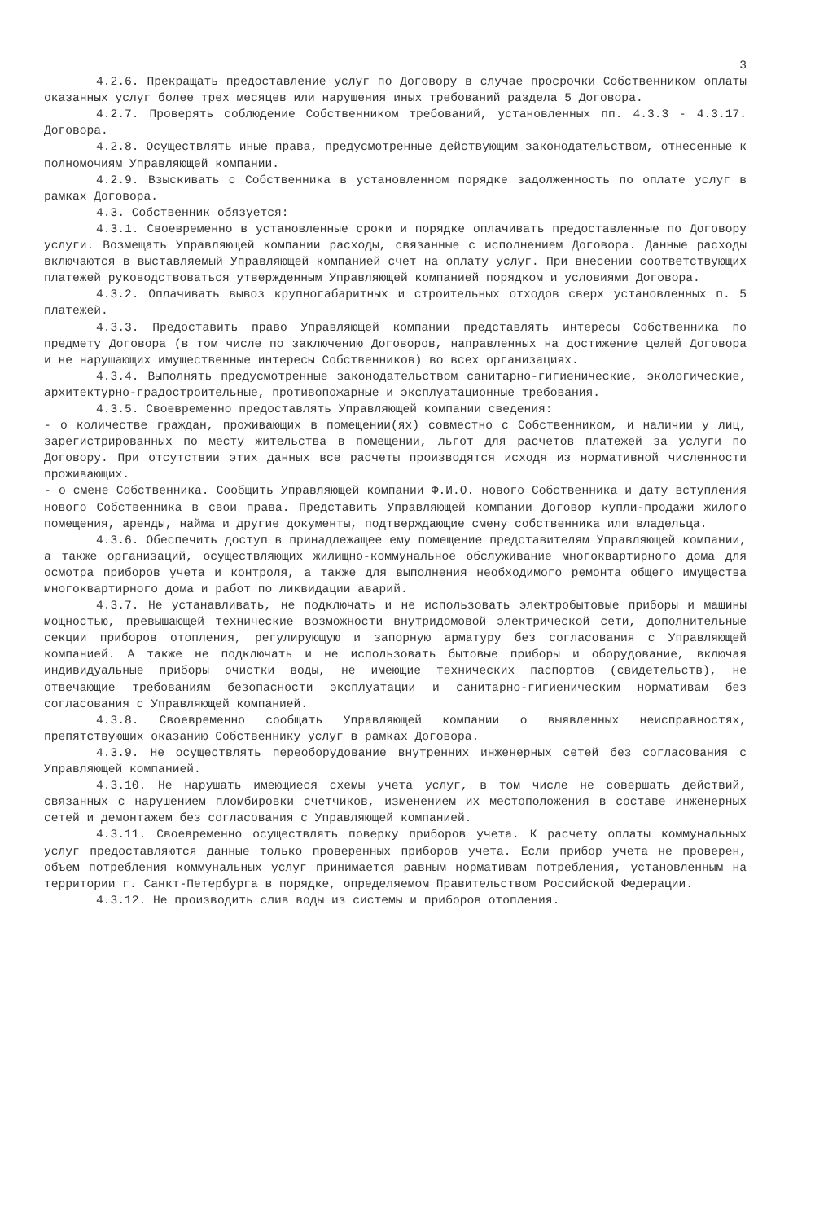3
4.2.6. Прекращать предоставление услуг по Договору в случае просрочки Собственником оплаты оказанных услуг более трех месяцев или нарушения иных требований раздела 5 Договора.
4.2.7. Проверять соблюдение Собственником требований, установленных пп. 4.3.3 - 4.3.17. Договора.
4.2.8. Осуществлять иные права, предусмотренные действующим законодательством, отнесенные к полномочиям Управляющей компании.
4.2.9. Взыскивать с Собственника в установленном порядке задолженность по оплате услуг в рамках Договора.
4.3. Собственник обязуется:
4.3.1. Своевременно в установленные сроки и порядке оплачивать предоставленные по Договору услуги. Возмещать Управляющей компании расходы, связанные с исполнением Договора. Данные расходы включаются в выставляемый Управляющей компанией счет на оплату услуг. При внесении соответствующих платежей руководствоваться утвержденным Управляющей компанией порядком и условиями Договора.
4.3.2. Оплачивать вывоз крупногабаритных и строительных отходов сверх установленных п. 5 платежей.
4.3.3. Предоставить право Управляющей компании представлять интересы Собственника по предмету Договора (в том числе по заключению Договоров, направленных на достижение целей Договора и не нарушающих имущественные интересы Собственников) во всех организациях.
4.3.4. Выполнять предусмотренные законодательством санитарно-гигиенические, экологические, архитектурно-градостроительные, противопожарные и эксплуатационные требования.
4.3.5. Своевременно предоставлять Управляющей компании сведения:
- о количестве граждан, проживающих в помещении(ях) совместно с Собственником, и наличии у лиц, зарегистрированных по месту жительства в помещении, льгот для расчетов платежей за услуги по Договору. При отсутствии этих данных все расчеты производятся исходя из нормативной численности проживающих.
- о смене Собственника. Сообщить Управляющей компании Ф.И.О. нового Собственника и дату вступления нового Собственника в свои права. Представить Управляющей компании Договор купли-продажи жилого помещения, аренды, найма и другие документы, подтверждающие смену собственника или владельца.
4.3.6. Обеспечить доступ в принадлежащее ему помещение представителям Управляющей компании, а также организаций, осуществляющих жилищно-коммунальное обслуживание многоквартирного дома для осмотра приборов учета и контроля, а также для выполнения необходимого ремонта общего имущества многоквартирного дома и работ по ликвидации аварий.
4.3.7. Не устанавливать, не подключать и не использовать электробытовые приборы и машины мощностью, превышающей технические возможности внутридомовой электрической сети, дополнительные секции приборов отопления, регулирующую и запорную арматуру без согласования с Управляющей компанией. А также не подключать и не использовать бытовые приборы и оборудование, включая индивидуальные приборы очистки воды, не имеющие технических паспортов (свидетельств), не отвечающие требованиям безопасности эксплуатации и санитарно-гигиеническим нормативам без согласования с Управляющей компанией.
4.3.8. Своевременно сообщать Управляющей компании о выявленных неисправностях, препятствующих оказанию Собственнику услуг в рамках Договора.
4.3.9. Не осуществлять переоборудование внутренних инженерных сетей без согласования с Управляющей компанией.
4.3.10. Не нарушать имеющиеся схемы учета услуг, в том числе не совершать действий, связанных с нарушением пломбировки счетчиков, изменением их местоположения в составе инженерных сетей и демонтажем без согласования с Управляющей компанией.
4.3.11. Своевременно осуществлять поверку приборов учета. К расчету оплаты коммунальных услуг предоставляются данные только проверенных приборов учета. Если прибор учета не проверен, объем потребления коммунальных услуг принимается равным нормативам потребления, установленным на территории г. Санкт-Петербурга в порядке, определяемом Правительством Российской Федерации.
4.3.12. Не производить слив воды из системы и приборов отопления.